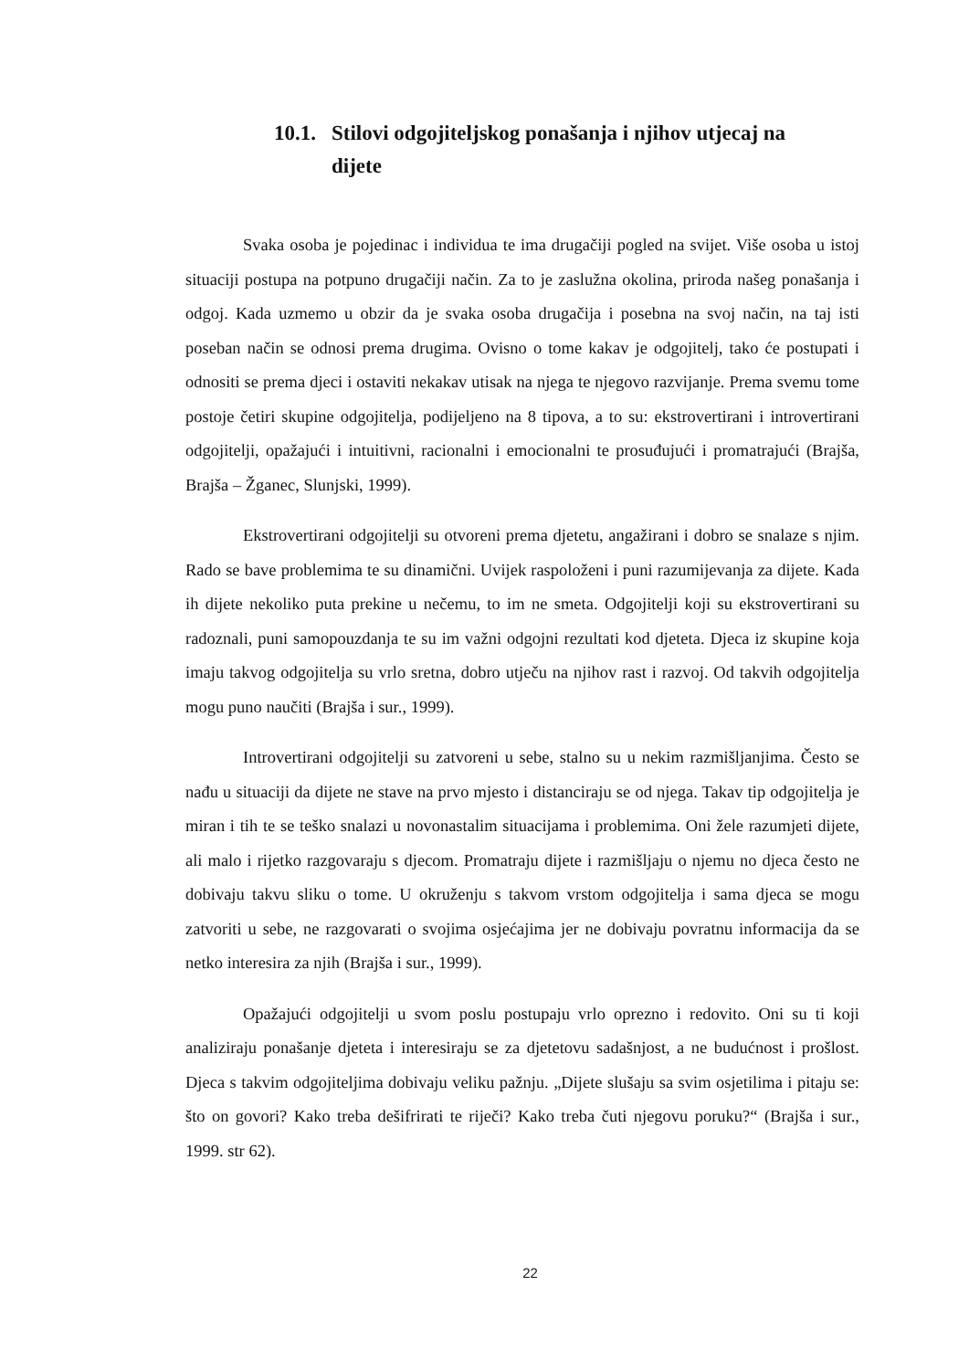10.1. Stilovi odgojiteljskog ponašanja i njihov utjecaj na dijete
Svaka osoba je pojedinac i individua te ima drugačiji pogled na svijet. Više osoba u istoj situaciji postupa na potpuno drugačiji način. Za to je zaslužna okolina, priroda našeg ponašanja i odgoj. Kada uzmemo u obzir da je svaka osoba drugačija i posebna na svoj način, na taj isti poseban način se odnosi prema drugima. Ovisno o tome kakav je odgojitelj, tako će postupati i odnositi se prema djeci i ostaviti nekakav utisak na njega te njegovo razvijanje. Prema svemu tome postoje četiri skupine odgojitelja, podijeljeno na 8 tipova, a to su: ekstrovertirani i introvertirani odgojitelji, opažajući i intuitivni, racionalni i emocionalni te prosuđujući i promatrajući (Brajša, Brajša – Žganec, Slunjski, 1999).
Ekstrovertirani odgojitelji su otvoreni prema djetetu, angažirani i dobro se snalaze s njim. Rado se bave problemima te su dinamični. Uvijek raspoloženi i puni razumijevanja za dijete. Kada ih dijete nekoliko puta prekine u nečemu, to im ne smeta. Odgojitelji koji su ekstrovertirani su radoznali, puni samopouzdanja te su im važni odgojni rezultati kod djeteta. Djeca iz skupine koja imaju takvog odgojitelja su vrlo sretna, dobro utječu na njihov rast i razvoj. Od takvih odgojitelja mogu puno naučiti (Brajša i sur., 1999).
Introvertirani odgojitelji su zatvoreni u sebe, stalno su u nekim razmišljanjima. Često se nađu u situaciji da dijete ne stave na prvo mjesto i distanciraju se od njega. Takav tip odgojitelja je miran i tih te se teško snalazi u novonastalim situacijama i problemima. Oni žele razumjeti dijete, ali malo i rijetko razgovaraju s djecom. Promatraju dijete i razmišljaju o njemu no djeca često ne dobivaju takvu sliku o tome. U okruženju s takvom vrstom odgojitelja i sama djeca se mogu zatvoriti u sebe, ne razgovarati o svojima osjećajima jer ne dobivaju povratnu informacija da se netko interesira za njih (Brajša i sur., 1999).
Opažajući odgojitelji u svom poslu postupaju vrlo oprezno i redovito. Oni su ti koji analiziraju ponašanje djeteta i interesiraju se za djetetovu sadašnjost, a ne budućnost i prošlost. Djeca s takvim odgojiteljima dobivaju veliku pažnju. „Dijete slušaju sa svim osjetilima i pitaju se: što on govori? Kako treba dešifrirati te riječi? Kako treba čuti njegovu poruku?“ (Brajša i sur., 1999. str 62).
22